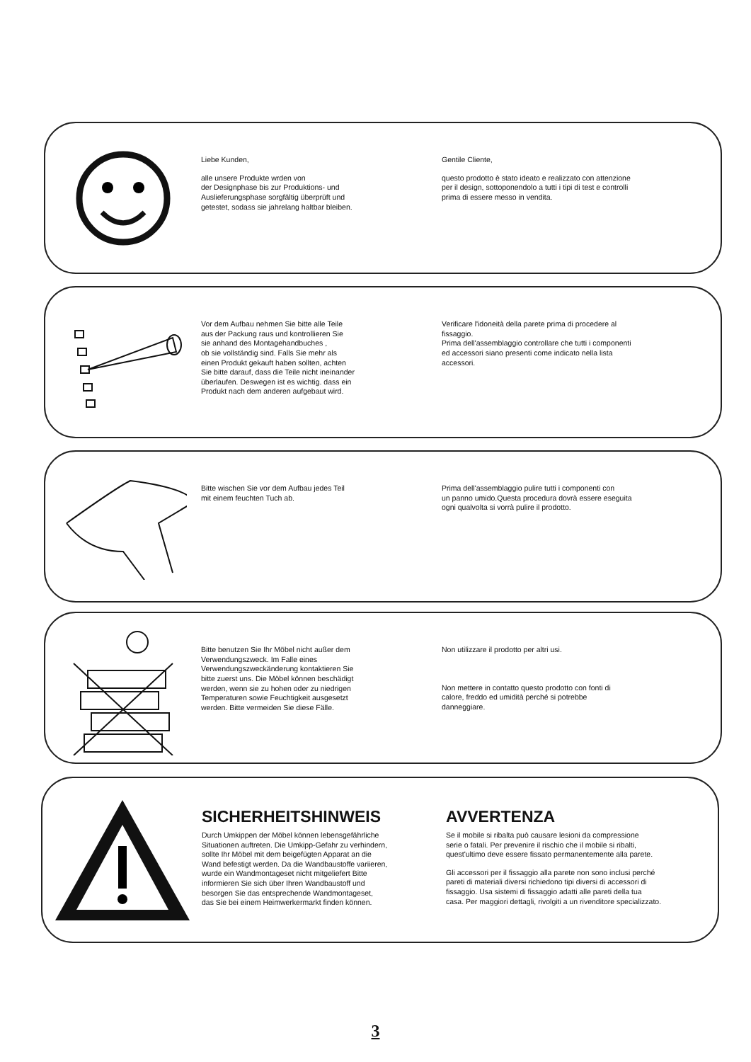Liebe Kunden,
alle unsere Produkte wrden von
der Designphase bis zur Produktions- und
Auslieferungsphase sorgfältig überprüft und
getestet, sodass sie jahrelang haltbar bleiben.
Gentile Cliente,
questo prodotto è stato ideato e realizzato con attenzione
per il design, sottoponendolo a tutti i tipi di test e controlli
prima di essere messo in vendita.
Vor dem Aufbau nehmen Sie bitte alle Teile
aus der Packung raus und kontrollieren Sie
sie anhand des Montagehandbuches ,
ob sie vollständig sind. Falls Sie mehr als
einen Produkt gekauft haben sollten, achten
Sie bitte darauf, dass die Teile nicht ineinander
überlaufen. Deswegen ist es wichtig. dass ein
Produkt nach dem anderen aufgebaut wird.
Verificare l'idoneità della parete prima di procedere al
fissaggio.
Prima dell'assemblaggio controllare che tutti i componenti
ed accessori siano presenti come indicato nella lista
accessori.
Bitte wischen Sie vor dem Aufbau jedes Teil
mit einem feuchten Tuch ab.
Prima dell'assemblaggio pulire tutti i componenti con
un panno umido.Questa procedura dovrà essere eseguita
ogni qualvolta si vorrà pulire il prodotto.
Bitte benutzen Sie Ihr Möbel nicht außer dem
Verwendungszweck. Im Falle eines
Verwendungszweckänderung kontaktieren Sie
bitte zuerst uns. Die Möbel können beschädigt
werden, wenn sie zu hohen oder zu niedrigen
Temperaturen sowie Feuchtigkeit ausgesetzt
werden. Bitte vermeiden Sie diese Fälle.
Non utilizzare il prodotto per altri usi.
Non mettere in contatto questo prodotto con fonti di
calore, freddo ed umidità perché si potrebbe
danneggiare.
SICHERHEITSHINWEIS
Durch Umkippen der Möbel können lebensgefährliche
Situationen auftreten. Die Umkipp-Gefahr zu verhindern,
sollte Ihr Möbel mit dem beigefügten Apparat an die
Wand befestigt werden. Da die Wandbaustoffe variieren,
wurde ein Wandmontageset nicht mitgeliefert Bitte
informieren Sie sich über Ihren Wandbaustoff und
besorgen Sie das entsprechende Wandmontageset,
das Sie bei einem Heimwerkermarkt finden können.
AVVERTENZA
Se il mobile si ribalta può causare lesioni da compressione
serie o fatali. Per prevenire il rischio che il mobile si ribalti,
quest'ultimo deve essere fissato permanentemente alla parete.
Gli accessori per il fissaggio alla parete non sono inclusi perché
pareti di materiali diversi richiedono tipi diversi di accessori di
fissaggio. Usa sistemi di fissaggio adatti alle pareti della tua
casa. Per maggiori dettagli, rivolgiti a un rivenditore specializzato.
3